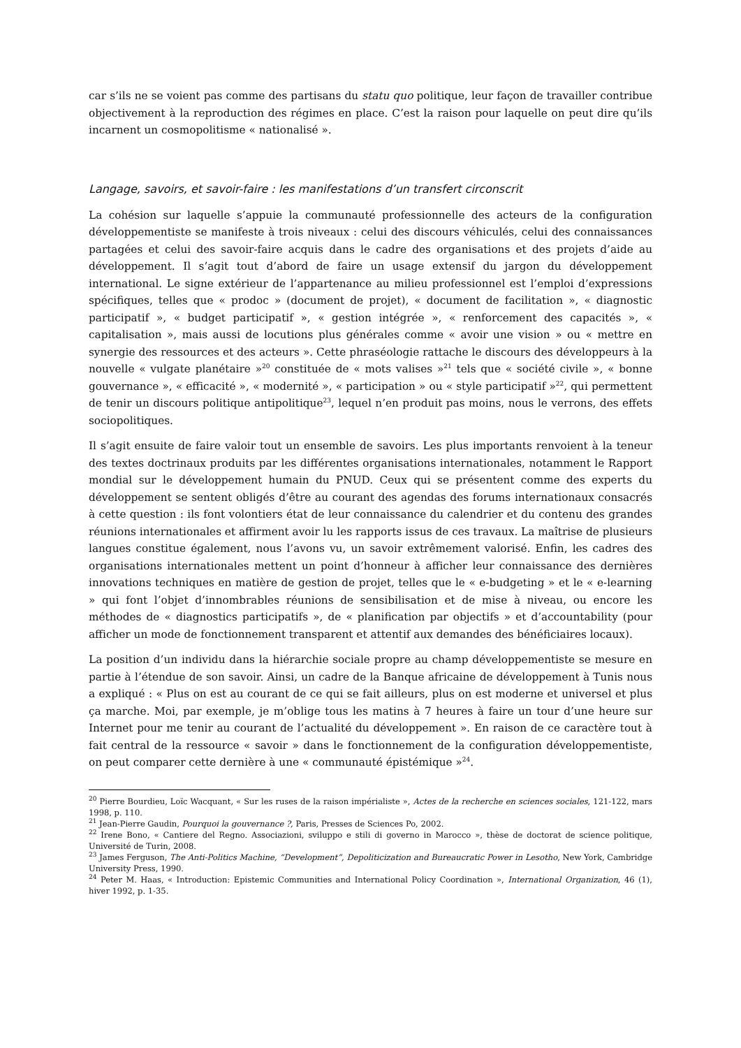car s’ils ne se voient pas comme des partisans du statu quo politique, leur façon de travailler contribue objectivement à la reproduction des régimes en place. C’est la raison pour laquelle on peut dire qu’ils incarnent un cosmopolitisme « nationalisé ».
Langage, savoirs, et savoir-faire : les manifestations d’un transfert circonscrit
La cohésion sur laquelle s’appuie la communauté professionnelle des acteurs de la configuration développementiste se manifeste à trois niveaux : celui des discours véhiculés, celui des connaissances partagées et celui des savoir-faire acquis dans le cadre des organisations et des projets d’aide au développement. Il s’agit tout d’abord de faire un usage extensif du jargon du développement international. Le signe extérieur de l’appartenance au milieu professionnel est l’emploi d’expressions spécifiques, telles que « prodoc » (document de projet), « document de facilitation », « diagnostic participatif », « budget participatif », « gestion intégrée », « renforcement des capacités », « capitalisation », mais aussi de locutions plus générales comme « avoir une vision » ou « mettre en synergie des ressources et des acteurs ». Cette phraséologie rattache le discours des développeurs à la nouvelle « vulgate planétaire »<sup>20</sup> constituée de « mots valises »<sup>21</sup> tels que « société civile », « bonne gouvernance », « efficacité », « modernité », « participation » ou « style participatif »<sup>22</sup>, qui permettent de tenir un discours politique antipolitique<sup>23</sup>, lequel n’en produit pas moins, nous le verrons, des effets sociopolitiques.
Il s’agit ensuite de faire valoir tout un ensemble de savoirs. Les plus importants renvoient à la teneur des textes doctrinaux produits par les différentes organisations internationales, notamment le Rapport mondial sur le développement humain du PNUD. Ceux qui se présentent comme des experts du développement se sentent obligés d’être au courant des agendas des forums internationaux consacrés à cette question : ils font volontiers état de leur connaissance du calendrier et du contenu des grandes réunions internationales et affirment avoir lu les rapports issus de ces travaux. La maîtrise de plusieurs langues constitue également, nous l’avons vu, un savoir extrêmement valorisé. Enfin, les cadres des organisations internationales mettent un point d’honneur à afficher leur connaissance des dernières innovations techniques en matière de gestion de projet, telles que le « e-budgeting » et le « e-learning » qui font l’objet d’innombrables réunions de sensibilisation et de mise à niveau, ou encore les méthodes de « diagnostics participatifs », de « planification par objectifs » et d’accountability (pour afficher un mode de fonctionnement transparent et attentif aux demandes des bénéficiaires locaux).
La position d’un individu dans la hiérarchie sociale propre au champ développementiste se mesure en partie à l’étendue de son savoir. Ainsi, un cadre de la Banque africaine de développement à Tunis nous a expliqué : « Plus on est au courant de ce qui se fait ailleurs, plus on est moderne et universel et plus ça marche. Moi, par exemple, je m’oblige tous les matins à 7 heures à faire un tour d’une heure sur Internet pour me tenir au courant de l’actualité du développement ». En raison de ce caractère tout à fait central de la ressource « savoir » dans le fonctionnement de la configuration développementiste, on peut comparer cette dernière à une « communauté épistémique »<sup>24</sup>.
<sup>20</sup> Pierre Bourdieu, Loïc Wacquant, « Sur les ruses de la raison impérialiste », Actes de la recherche en sciences sociales, 121-122, mars 1998, p. 110.
<sup>21</sup> Jean-Pierre Gaudin, Pourquoi la gouvernance ?, Paris, Presses de Sciences Po, 2002.
<sup>22</sup> Irene Bono, « Cantiere del Regno. Associazioni, sviluppo e stili di governo in Marocco », thèse de doctorat de science politique, Université de Turin, 2008.
<sup>23</sup> James Ferguson, The Anti-Politics Machine, “Development”, Depoliticization and Bureaucratic Power in Lesotho, New York, Cambridge University Press, 1990.
<sup>24</sup> Peter M. Haas, « Introduction: Epistemic Communities and International Policy Coordination », International Organization, 46 (1), hiver 1992, p. 1-35.